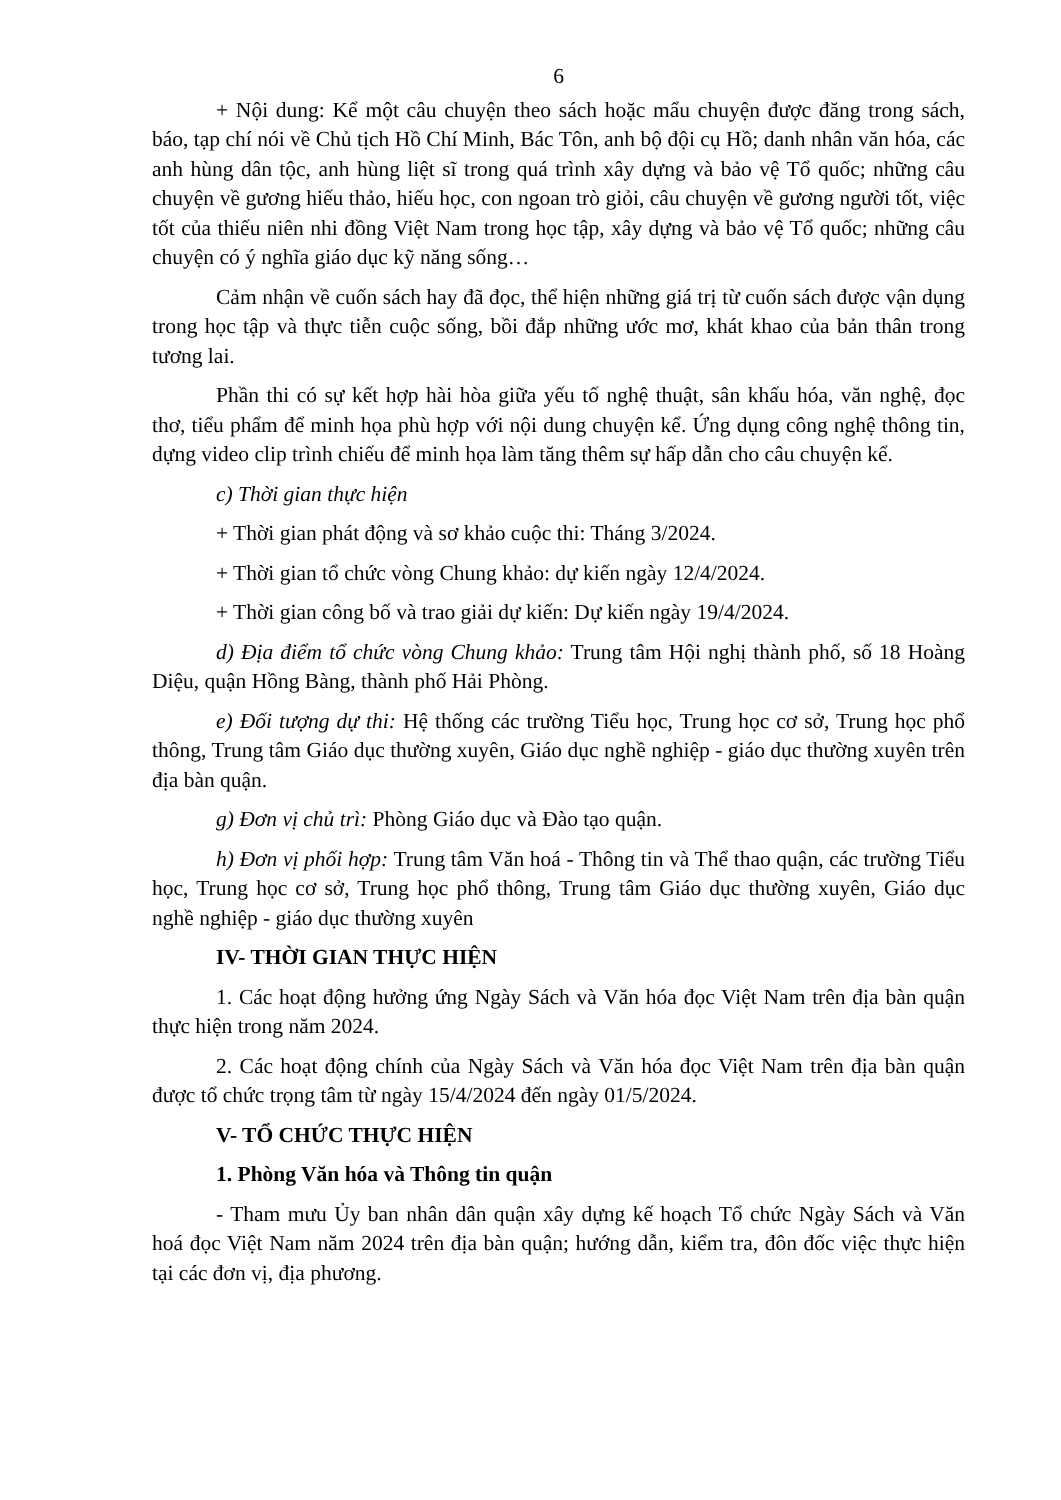6
+ Nội dung: Kể một câu chuyện theo sách hoặc mẩu chuyện được đăng trong sách, báo, tạp chí nói về Chủ tịch Hồ Chí Minh, Bác Tôn, anh bộ đội cụ Hồ; danh nhân văn hóa, các anh hùng dân tộc, anh hùng liệt sĩ trong quá trình xây dựng và bảo vệ Tổ quốc; những câu chuyện về gương hiếu thảo, hiếu học, con ngoan trò giỏi, câu chuyện về gương người tốt, việc tốt của thiếu niên nhi đồng Việt Nam trong học tập, xây dựng và bảo vệ Tổ quốc; những câu chuyện có ý nghĩa giáo dục kỹ năng sống…
Cảm nhận về cuốn sách hay đã đọc, thể hiện những giá trị từ cuốn sách được vận dụng trong học tập và thực tiễn cuộc sống, bồi đắp những ước mơ, khát khao của bản thân trong tương lai.
Phần thi có sự kết hợp hài hòa giữa yếu tố nghệ thuật, sân khấu hóa, văn nghệ, đọc thơ, tiểu phẩm để minh họa phù hợp với nội dung chuyện kể. Ứng dụng công nghệ thông tin, dựng video clip trình chiếu để minh họa làm tăng thêm sự hấp dẫn cho câu chuyện kể.
c) Thời gian thực hiện
+ Thời gian phát động và sơ khảo cuộc thi: Tháng 3/2024.
+ Thời gian tổ chức vòng Chung khảo: dự kiến ngày 12/4/2024.
+ Thời gian công bố và trao giải dự kiến: Dự kiến ngày 19/4/2024.
d) Địa điểm tổ chức vòng Chung khảo: Trung tâm Hội nghị thành phố, số 18 Hoàng Diệu, quận Hồng Bàng, thành phố Hải Phòng.
e) Đối tượng dự thi: Hệ thống các trường Tiểu học, Trung học cơ sở, Trung học phổ thông, Trung tâm Giáo dục thường xuyên, Giáo dục nghề nghiệp - giáo dục thường xuyên trên địa bàn quận.
g) Đơn vị chủ trì: Phòng Giáo dục và Đào tạo quận.
h) Đơn vị phối hợp: Trung tâm Văn hoá - Thông tin và Thể thao quận, các trường Tiểu học, Trung học cơ sở, Trung học phổ thông, Trung tâm Giáo dục thường xuyên, Giáo dục nghề nghiệp - giáo dục thường xuyên
IV- THỜI GIAN THỰC HIỆN
1. Các hoạt động hưởng ứng Ngày Sách và Văn hóa đọc Việt Nam trên địa bàn quận thực hiện trong năm 2024.
2. Các hoạt động chính của Ngày Sách và Văn hóa đọc Việt Nam trên địa bàn quận được tổ chức trọng tâm từ ngày 15/4/2024 đến ngày 01/5/2024.
V- TỔ CHỨC THỰC HIỆN
1. Phòng Văn hóa và Thông tin quận
- Tham mưu Ủy ban nhân dân quận xây dựng kế hoạch Tổ chức Ngày Sách và Văn hoá đọc Việt Nam năm 2024 trên địa bàn quận; hướng dẫn, kiểm tra, đôn đốc việc thực hiện tại các đơn vị, địa phương.